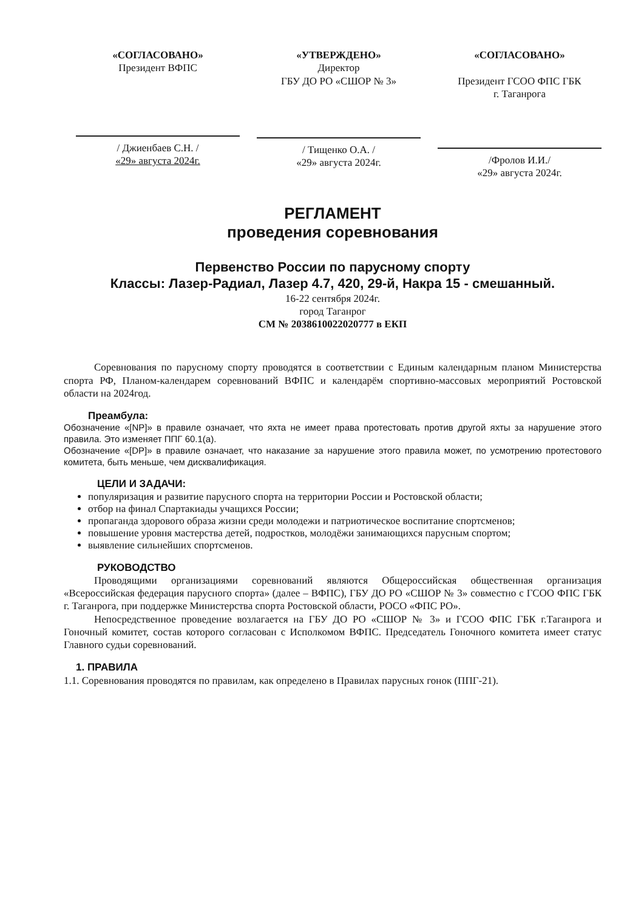«СОГЛАСОВАНО»
Президент ВФПС
/ Джиенбаев С.Н. /
«29» августа 2024г.
«УТВЕРЖДЕНО»
Директор
ГБУ ДО РО «СШОР № 3»
/ Тищенко О.А. /
«29» августа 2024г.
«СОГЛАСОВАНО»
Президент ГСОО ФПС ГБК
г. Таганрога
/Фролов И.И./
«29» августа 2024г.
РЕГЛАМЕНТ
проведения соревнования
Первенство России по парусному спорту
Классы: Лазер-Радиал, Лазер 4.7, 420, 29-й, Накра 15 - смешанный.
16-22 сентября 2024г.
город Таганрог
СМ № 2038610022020777 в ЕКП
Соревнования по парусному спорту проводятся в соответствии с Единым календарным планом Министерства спорта РФ, Планом-календарем соревнований ВФПС и календарём спортивно-массовых мероприятий Ростовской области на 2024год.
Преамбула:
Обозначение «[NP]» в правиле означает, что яхта не имеет права протестовать против другой яхты за нарушение этого правила. Это изменяет ППГ 60.1(a).
Обозначение «[DP]» в правиле означает, что наказание за нарушение этого правила может, по усмотрению протестового комитета, быть меньше, чем дисквалификация.
ЦЕЛИ И ЗАДАЧИ:
популяризация и развитие парусного спорта на территории России и Ростовской области;
отбор на финал Спартакиады учащихся России;
пропаганда здорового образа жизни среди молодежи и патриотическое воспитание спортсменов;
повышение уровня мастерства детей, подростков, молодёжи занимающихся парусным спортом;
выявление сильнейших спортсменов.
РУКОВОДСТВО
Проводящими организациями соревнований являются Общероссийская общественная организация «Всероссийская федерация парусного спорта» (далее – ВФПС), ГБУ ДО РО «СШОР № 3» совместно с ГСОО ФПС ГБК г. Таганрога, при поддержке Министерства спорта Ростовской области, РОСО «ФПС РО».
Непосредственное проведение возлагается на ГБУ ДО РО «СШОР № 3» и ГСОО ФПС ГБК г.Таганрога и Гоночный комитет, состав которого согласован с Исполкомом ВФПС. Председатель Гоночного комитета имеет статус Главного судьи соревнований.
1. ПРАВИЛА
1.1. Соревнования проводятся по правилам, как определено в Правилах парусных гонок (ППГ-21).